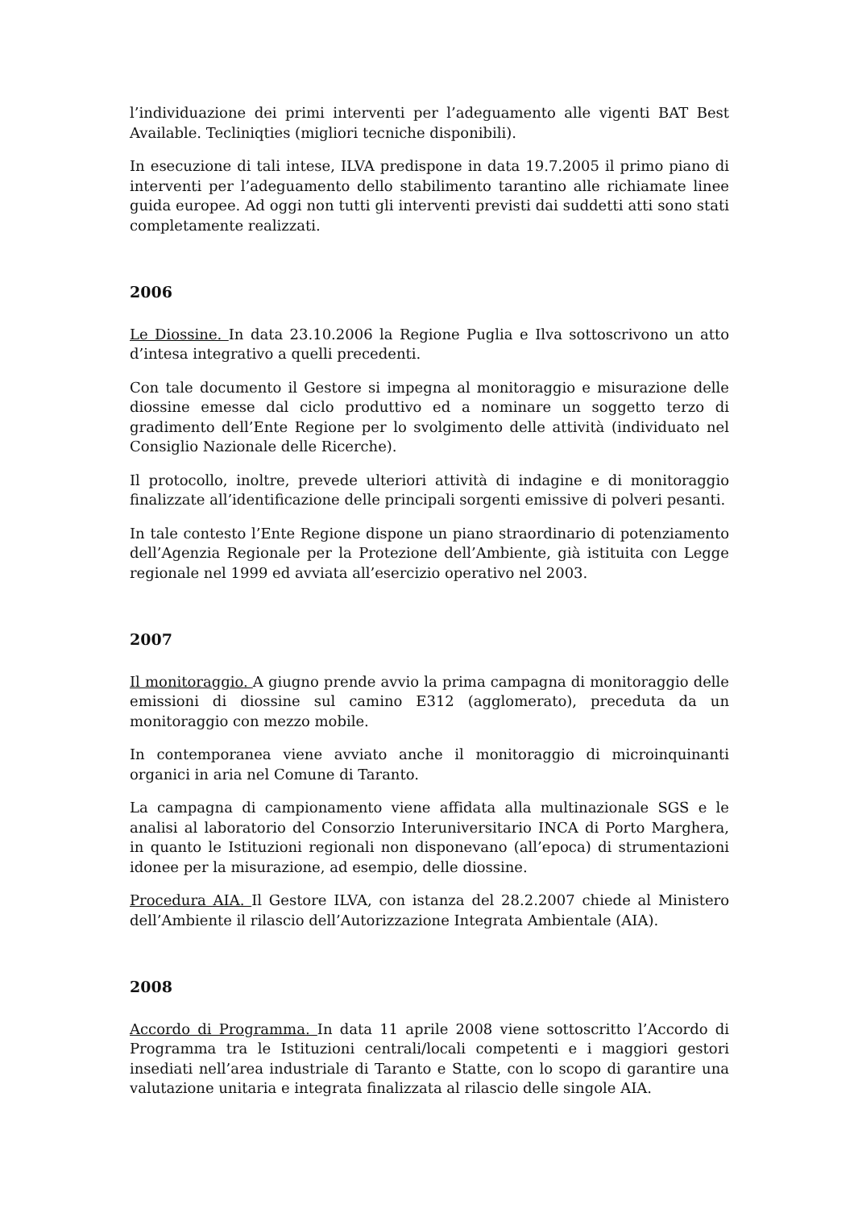l’individuazione dei primi interventi per l’adeguamento alle vigenti BAT Best Available. Tecliniqties (migliori tecniche disponibili).
In esecuzione di tali intese, ILVA predispone in data 19.7.2005 il primo piano di interventi per l’adeguamento dello stabilimento tarantino alle richiamate linee guida europee. Ad oggi non tutti gli interventi previsti dai suddetti atti sono stati completamente realizzati.
2006
Le Diossine. In data 23.10.2006 la Regione Puglia e Ilva sottoscrivono un atto d’intesa integrativo a quelli precedenti.
Con tale documento il Gestore si impegna al monitoraggio e misurazione delle diossine emesse dal ciclo produttivo ed a nominare un soggetto terzo di gradimento dell’Ente Regione per lo svolgimento delle attività (individuato nel Consiglio Nazionale delle Ricerche).
Il protocollo, inoltre, prevede ulteriori attività di indagine e di monitoraggio finalizzate all’identificazione delle principali sorgenti emissive di polveri pesanti.
In tale contesto l’Ente Regione dispone un piano straordinario di potenziamento dell’Agenzia Regionale per la Protezione dell’Ambiente, già istituita con Legge regionale nel 1999 ed avviata all’esercizio operativo nel 2003.
2007
Il monitoraggio. A giugno prende avvio la prima campagna di monitoraggio delle emissioni di diossine sul camino E312 (agglomerato), preceduta da un monitoraggio con mezzo mobile.
In contemporanea viene avviato anche il monitoraggio di microinquinanti organici in aria nel Comune di Taranto.
La campagna di campionamento viene affidata alla multinazionale SGS e le analisi al laboratorio del Consorzio Interuniversitario INCA di Porto Marghera, in quanto le Istituzioni regionali non disponevano (all’epoca) di strumentazioni idonee per la misurazione, ad esempio, delle diossine.
Procedura AIA. Il Gestore ILVA, con istanza del 28.2.2007 chiede al Ministero dell’Ambiente il rilascio dell’Autorizzazione Integrata Ambientale (AIA).
2008
Accordo di Programma. In data 11 aprile 2008 viene sottoscritto l’Accordo di Programma tra le Istituzioni centrali/locali competenti e i maggiori gestori insediati nell’area industriale di Taranto e Statte, con lo scopo di garantire una valutazione unitaria e integrata finalizzata al rilascio delle singole AIA.